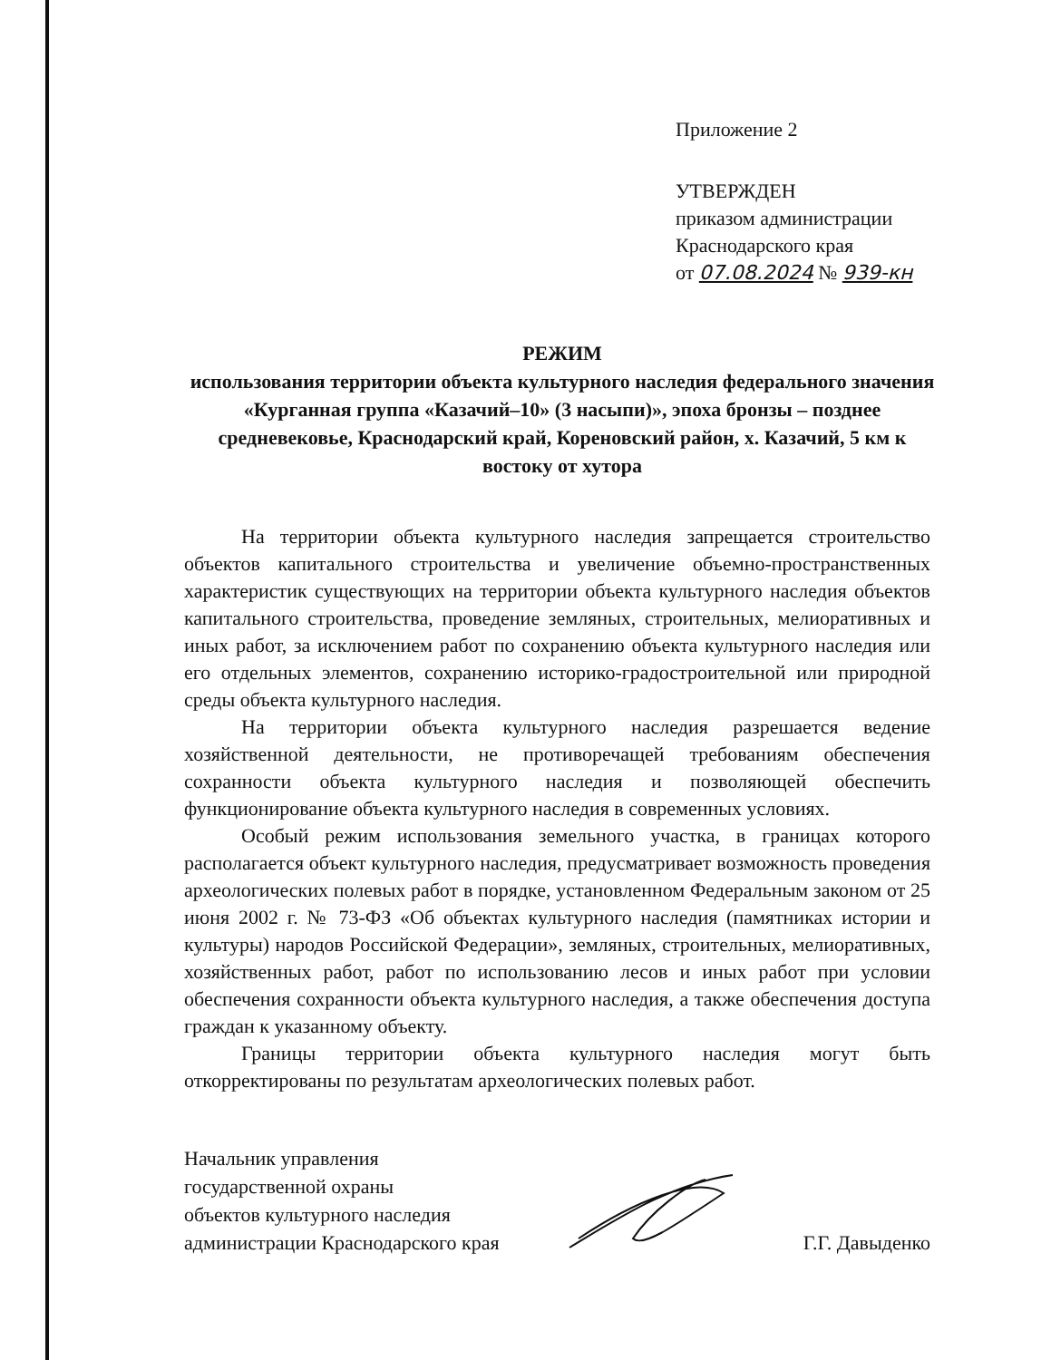Приложение 2
УТВЕРЖДЕН
приказом администрации
Краснодарского края
от 07.08.2024 № 939-кн
РЕЖИМ
использования территории объекта культурного наследия федерального значения «Курганная группа «Казачий–10» (3 насыпи)», эпоха бронзы – позднее средневековье, Краснодарский край, Кореновский район, х. Казачий, 5 км к востоку от хутора
На территории объекта культурного наследия запрещается строительство объектов капитального строительства и увеличение объемно-пространственных характеристик существующих на территории объекта культурного наследия объектов капитального строительства, проведение земляных, строительных, мелиоративных и иных работ, за исключением работ по сохранению объекта культурного наследия или его отдельных элементов, сохранению историко-градостроительной или природной среды объекта культурного наследия.
На территории объекта культурного наследия разрешается ведение хозяйственной деятельности, не противоречащей требованиям обеспечения сохранности объекта культурного наследия и позволяющей обеспечить функционирование объекта культурного наследия в современных условиях.
Особый режим использования земельного участка, в границах которого располагается объект культурного наследия, предусматривает возможность проведения археологических полевых работ в порядке, установленном Федеральным законом от 25 июня 2002 г. № 73-ФЗ «Об объектах культурного наследия (памятниках истории и культуры) народов Российской Федерации», земляных, строительных, мелиоративных, хозяйственных работ, работ по использованию лесов и иных работ при условии обеспечения сохранности объекта культурного наследия, а также обеспечения доступа граждан к указанному объекту.
Границы территории объекта культурного наследия могут быть откорректированы по результатам археологических полевых работ.
Начальник управления
государственной охраны
объектов культурного наследия
администрации Краснодарского края
Г.Г. Давыденко